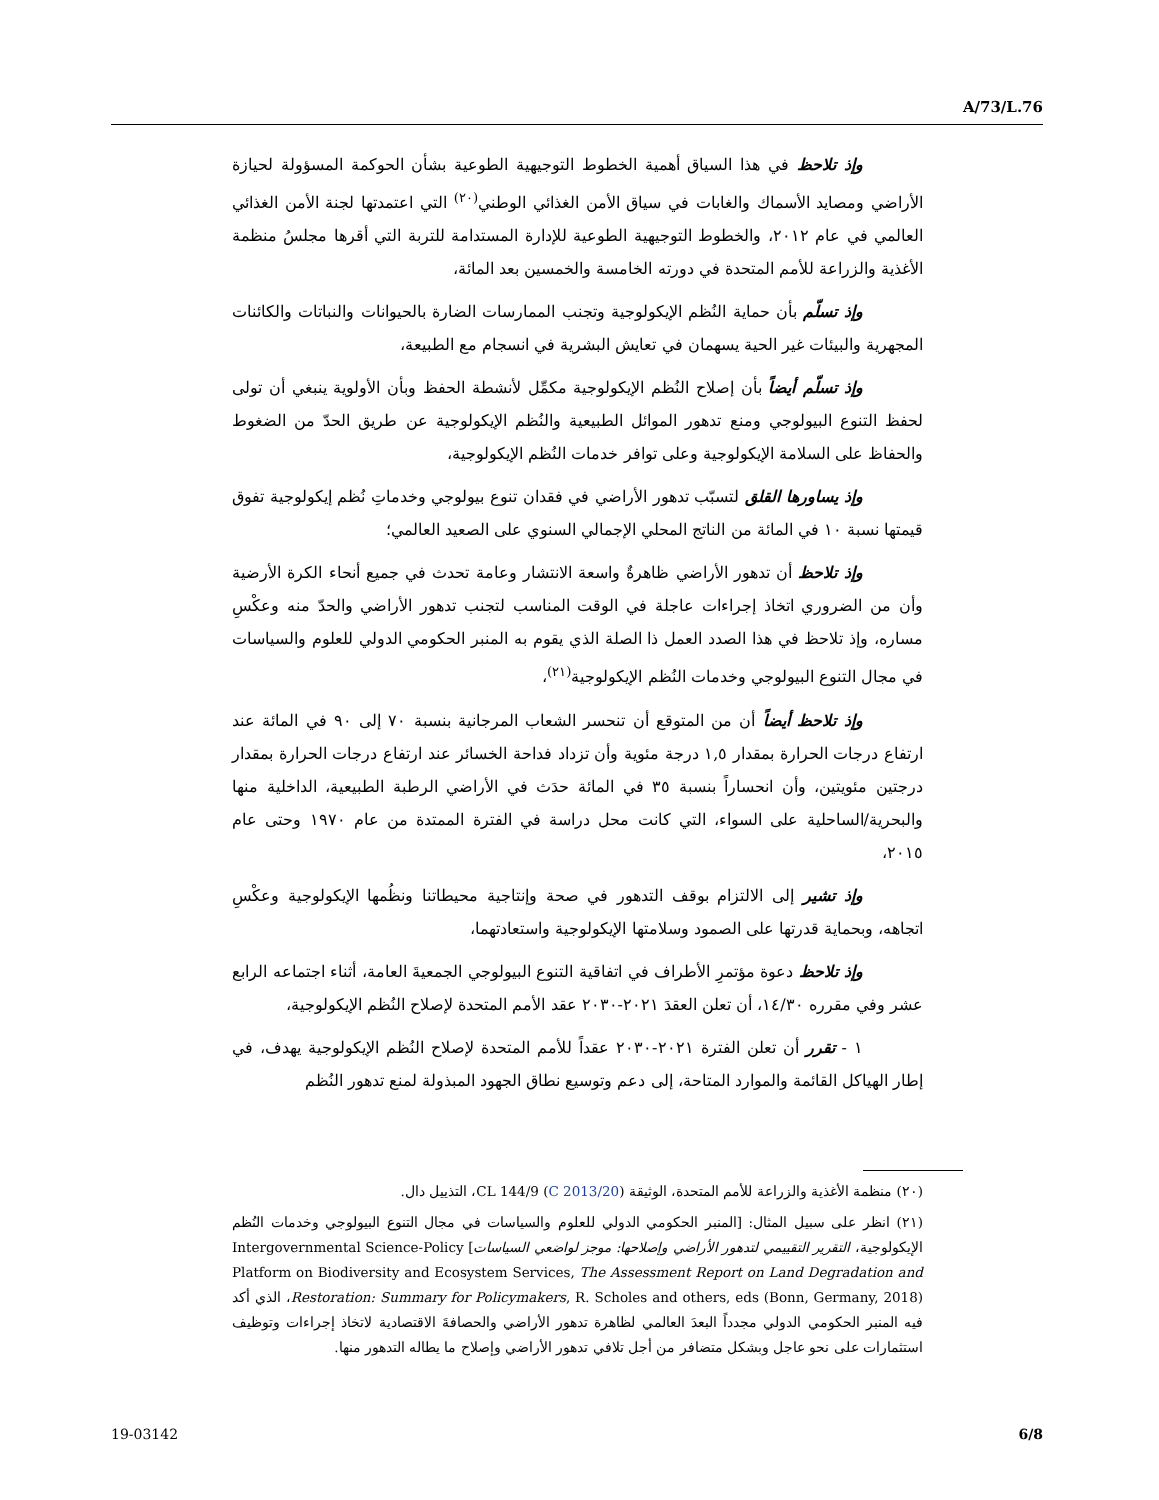A/73/L.76
وإذ تلاحظ في هذا السياق أهمية الخطوط التوجيهية الطوعية بشأن الحوكمة المسؤولة لحيازة الأراضي ومصايد الأسماك والغابات في سياق الأمن الغذائي الوطني<sup>(٢٠)</sup> التي اعتمدتها لجنة الأمن الغذائي العالمي في عام ٢٠١٢، والخطوط التوجيهية الطوعية للإدارة المستدامة للتربة التي أقرها مجلسُ منظمة الأغذية والزراعة للأمم المتحدة في دورته الخامسة والخمسين بعد المائة،
وإذ تسلّم بأن حماية النُظم الإيكولوجية وتجنب الممارسات الضارة بالحيوانات والنباتات والكائنات المجهرية والبيئات غير الحية يسهمان في تعايش البشرية في انسجام مع الطبيعة،
وإذ تسلّم أيضاً بأن إصلاح النُظم الإيكولوجية مكمِّل لأنشطة الحفظ وبأن الأولوية ينبغي أن تولى لحفظ التنوع البيولوجي ومنع تدهور الموائل الطبيعية والنُظم الإيكولوجية عن طريق الحدّ من الضغوط والحفاظ على السلامة الإيكولوجية وعلى توافر خدمات النُظم الإيكولوجية،
وإذ يساورها القلق لتسبّب تدهور الأراضي في فقدان تنوع بيولوجي وخدماتِ نُظم إيكولوجية تفوق قيمتها نسبة ١٠ في المائة من الناتج المحلي الإجمالي السنوي على الصعيد العالمي؛
وإذ تلاحظ أن تدهور الأراضي ظاهرةٌ واسعة الانتشار وعامة تحدث في جميع أنحاء الكرة الأرضية وأن من الضروري اتخاذ إجراءات عاجلة في الوقت المناسب لتجنب تدهور الأراضي والحدّ منه وعكْسِ مساره، وإذ تلاحظ في هذا الصدد العمل ذا الصلة الذي يقوم به المنبر الحكومي الدولي للعلوم والسياسات في مجال التنوع البيولوجي وخدمات النُظم الإيكولوجية<sup>(٢١)</sup>،
وإذ تلاحظ أيضاً أن من المتوقع أن تنحسر الشعاب المرجانية بنسبة ٧٠ إلى ٩٠ في المائة عند ارتفاع درجات الحرارة بمقدار ١,٥ درجة مئوية وأن تزداد فداحة الخسائر عند ارتفاع درجات الحرارة بمقدار درجتين مئويتين، وأن انحساراً بنسبة ٣٥ في المائة حدَث في الأراضي الرطبة الطبيعية، الداخلية منها والبحرية/الساحلية على السواء، التي كانت محل دراسة في الفترة الممتدة من عام ١٩٧٠ وحتى عام ٢٠١٥،
وإذ تشير إلى الالتزام بوقف التدهور في صحة وإنتاجية محيطاتنا ونظُمها الإيكولوجية وعكْسِ اتجاهه، وبحماية قدرتها على الصمود وسلامتها الإيكولوجية واستعادتهما،
وإذ تلاحظ دعوة مؤتمرِ الأطراف في اتفاقية التنوع البيولوجي الجمعيةَ العامة، أثناء اجتماعه الرابع عشر وفي مقرره ١٤/٣٠، أن تعلن العقدَ ٢٠٢١-٢٠٣٠ عقد الأمم المتحدة لإصلاح النُظم الإيكولوجية،
١ - تقرر أن تعلن الفترة ٢٠٢١-٢٠٣٠ عقداً للأمم المتحدة لإصلاح النُظم الإيكولوجية يهدف، في إطار الهياكل القائمة والموارد المتاحة، إلى دعم وتوسيع نطاق الجهود المبذولة لمنع تدهور النُظم
(٢٠) منظمة الأغذية والزراعة للأمم المتحدة، الوثيقة (C 2013/20) CL 144/9، التذييل دال.
(٢١) انظر على سبيل المثال: [المنبر الحكومي الدولي للعلوم والسياسات في مجال التنوع البيولوجي وخدمات النُظم الإيكولوجية، التقرير التقييمي لتدهور الأراضي وإصلاحها: موجز لواضعي السياسات] Intergovernmental Science-Policy Platform on Biodiversity and Ecosystem Services, The Assessment Report on Land Degradation and Restoration: Summary for Policymakers, R. Scholes and others, eds (Bonn, Germany, 2018)، الذي أكد فيه المنبر الحكومي الدولي مجدداً البعدَ العالمي لظاهرة تدهور الأراضي والحصافةَ الاقتصادية لاتخاذ إجراءات وتوظيف استثمارات على نحو عاجل وبشكل متضافر من أجل تلافي تدهور الأراضي وإصلاح ما يطاله التدهور منها.
19-03142 6/8